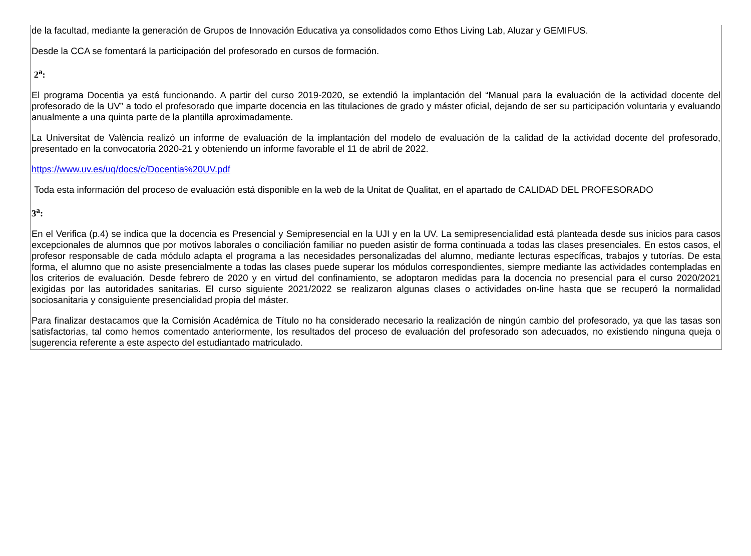de la facultad, mediante la generación de Grupos de Innovación Educativa ya consolidados como Ethos Living Lab, Aluzar y GEMIFUS.
Desde la CCA se fomentará la participación del profesorado en cursos de formación.
2<sup>a</sup>:
El programa Docentia ya está funcionando. A partir del curso 2019-2020, se extendió la implantación del “Manual para la evaluación de la actividad docente del profesorado de la UV” a todo el profesorado que imparte docencia en las titulaciones de grado y máster oficial, dejando de ser su participación voluntaria y evaluando anualmente a una quinta parte de la plantilla aproximadamente.
La Universitat de València realizó un informe de evaluación de la implantación del modelo de evaluación de la calidad de la actividad docente del profesorado, presentado en la convocatoria 2020-21 y obteniendo un informe favorable el 11 de abril de 2022.
https://www.uv.es/uq/docs/c/Docentia%20UV.pdf
Toda esta información del proceso de evaluación está disponible en la web de la Unitat de Qualitat, en el apartado de CALIDAD DEL PROFESORADO
3<sup>a</sup>:
En el Verifica (p.4) se indica que la docencia es Presencial y Semipresencial en la UJI y en la UV. La semipresencialidad está planteada desde sus inicios para casos excepcionales de alumnos que por motivos laborales o conciliación familiar no pueden asistir de forma continuada a todas las clases presenciales. En estos casos, el profesor responsable de cada módulo adapta el programa a las necesidades personalizadas del alumno, mediante lecturas específicas, trabajos y tutorías. De esta forma, el alumno que no asiste presencialmente a todas las clases puede superar los módulos correspondientes, siempre mediante las actividades contempladas en los criterios de evaluación. Desde febrero de 2020 y en virtud del confinamiento, se adoptaron medidas para la docencia no presencial para el curso 2020/2021 exigidas por las autoridades sanitarias. El curso siguiente 2021/2022 se realizaron algunas clases o actividades on-line hasta que se recuperó la normalidad sociosanitaria y consiguiente presencialidad propia del máster.
Para finalizar destacamos que la Comisión Académica de Título no ha considerado necesario la realización de ningún cambio del profesorado, ya que las tasas son satisfactorias, tal como hemos comentado anteriormente, los resultados del proceso de evaluación del profesorado son adecuados, no existiendo ninguna queja o sugerencia referente a este aspecto del estudiantado matriculado.